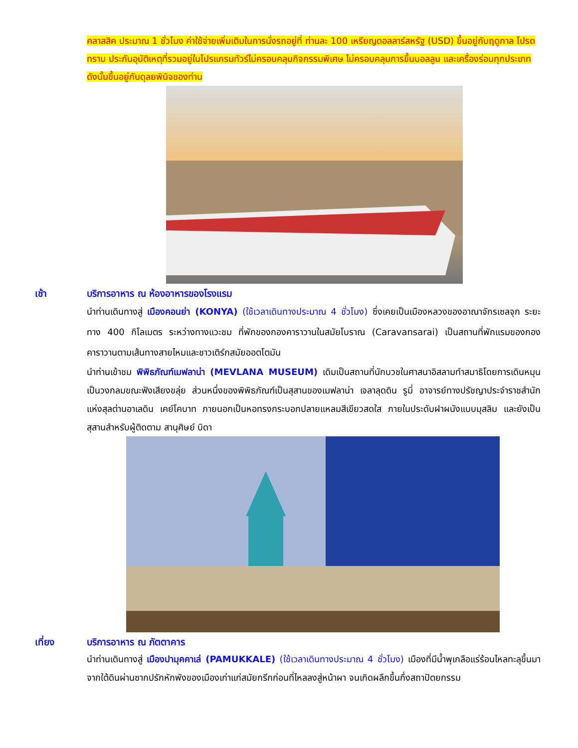คลาสสิค ประมาณ 1 ชั่วโมง ค่าใช้จ่ายเพิ่มเติมในการนั่งรถอยู่ที่ ท่านละ 100 เหรียญดอลลาร์สหรัฐ (USD) ขึ้นอยู่กับฤดูกาล โปรดทราบ ประกันอุบัติเหตุที่รวมอยู่ในโปรแกรมทัวร์ไม่ครอบคลุมกิจกรรมพิเศษ ไม่ครอบคลุมการขึ้นบอลลูน และเครื่องร่อนทุกประเภท ดังนั้นขึ้นอยู่กับดุลยพินิจของท่าน
เช้า บริการอาหาร ณ ห้องอาหารของโรงแรม
นำท่านเดินทางสู่ เมืองคอนย่า (KONYA) (ใช้เวลาเดินทางประมาณ 4 ชั่วโมง) ซึ่งเคยเป็นเมืองหลวงของอาณาจักรเซลจุก ระยะทาง 400 กิโลเมตร ระหว่างทางแวะชม ที่พักของกองคาราวานในสมัยโบราณ (Caravansarai) เป็นสถานที่พักแรมของกองคาราวานตามเส้นทางสายไหมและชาวเติร์กสมัยออตโตมัน
นำท่านเข้าชม พิพิธภัณฑ์เมฟลาน่า (MEVLANA MUSEUM) เดิมเป็นสถานที่นักบวชในศาสนาอิสลามทำสมาธิโดยการเดินหมุนเป็นวงกลมขณะฟังเสียงขลุ่ย ส่วนหนึ่งของพิพิธภัณฑ์เป็นสุสานของเมฟลาน่า เจลาลุดดิน รูมี่ อาจารย์ทางปรัชญาประจำราชสำนักแห่งสุลต่านอาเลดิน เคย์โคบาท ภายนอกเป็นหอทรงกระบอกปลายแหลมสีเขียวสดใส ภายในประดับฝาผนังแบบมุสลิม และยังเป็นสุสานสำหรับผู้ติดตาม สานุศิษย์ บิดา
เที่ยง บริการอาหาร ณ ภัตตาคาร
นำท่านเดินทางสู่ เมืองปามุคคาเล่ (PAMUKKALE) (ใช้เวลาเดินทางประมาณ 4 ชั่วโมง) เมืองที่มีน้ำพุเกลือแร่ร้อนไหลทะลุขึ้นมาจากใต้ดินผ่านซากปรักหักพังของเมืองเก่าแก่สมัยกรีกก่อนที่ไหลลงสู่หน้าผา จนเกิดผลึกขึ้นกึ่งสถาปัตยกรรม